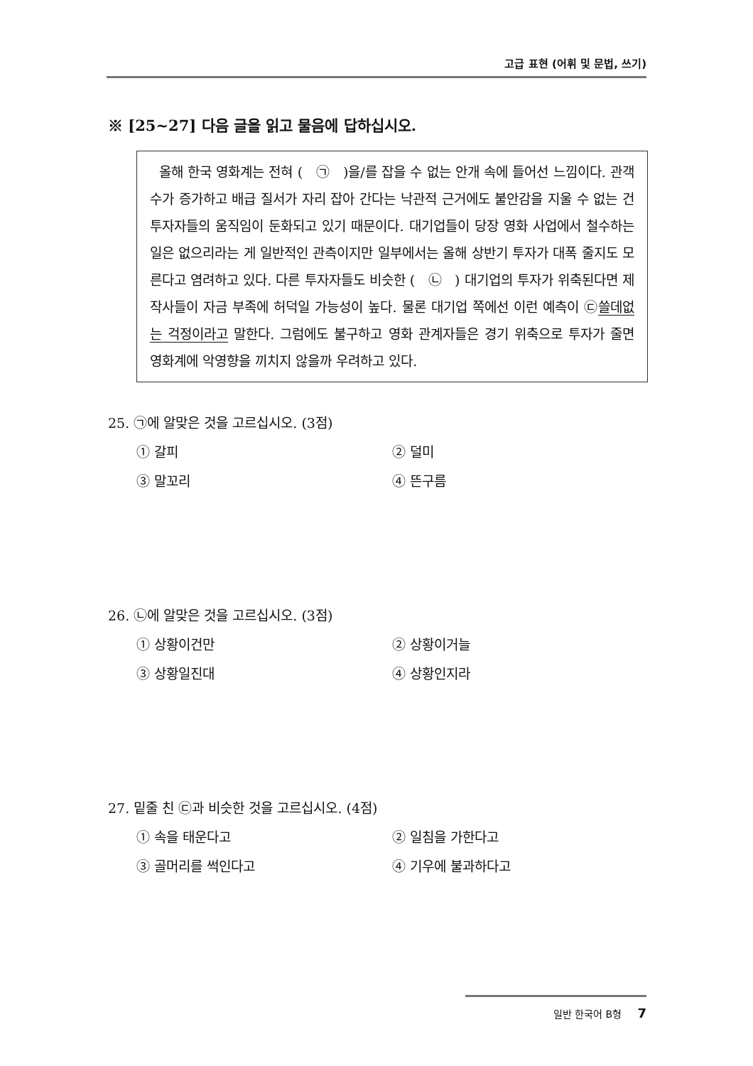고급 표현 (어휘 및 문법, 쓰기)
※ [25~27] 다음 글을 읽고 물음에 답하십시오.
올해 한국 영화계는 전혀 ( ㉠ )을/를 잡을 수 없는 안개 속에 들어선 느낌이다. 관객 수가 증가하고 배급 질서가 자리 잡아 간다는 낙관적 근거에도 불안감을 지울 수 없는 건 투자자들의 움직임이 둔화되고 있기 때문이다. 대기업들이 당장 영화 사업에서 철수하는 일은 없으리라는 게 일반적인 관측이지만 일부에서는 올해 상반기 투자가 대폭 줄지도 모른다고 염려하고 있다. 다른 투자자들도 비슷한 ( ㉡ ) 대기업의 투자가 위축된다면 제작사들이 자금 부족에 허덕일 가능성이 높다. 물론 대기업 쪽에선 이런 예측이 ㉢쓸데없는 걱정이라고 말한다. 그럼에도 불구하고 영화 관계자들은 경기 위축으로 투자가 줄면 영화계에 악영향을 끼치지 않을까 우려하고 있다.
25. ㉠에 알맞은 것을 고르십시오. (3점)
① 갈피
② 덜미
③ 말꼬리
④ 뜬구름
26. ㉡에 알맞은 것을 고르십시오. (3점)
① 상황이건만
② 상황이거늘
③ 상황일진대
④ 상황인지라
27. 밑줄 친 ㉢과 비슷한 것을 고르십시오. (4점)
① 속을 태운다고
② 일침을 가한다고
③ 골머리를 썩인다고
④ 기우에 불과하다고
일반 한국어 B형 7